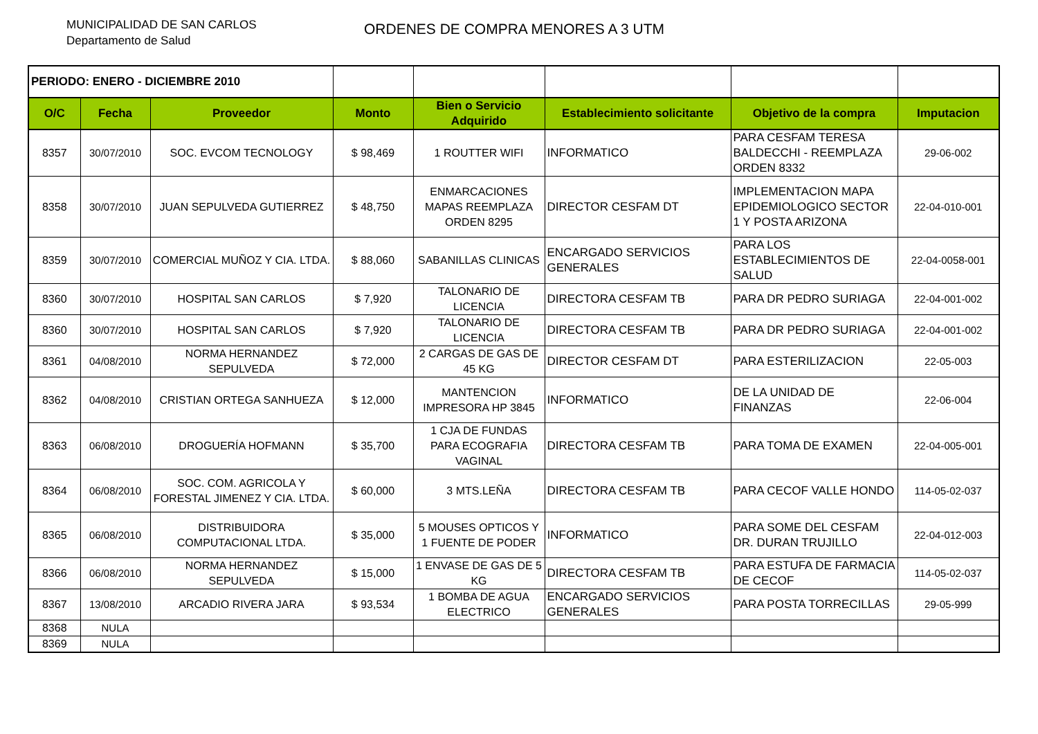MUNICIPALIDAD DE SAN CARLOS
Departamento de Salud
ORDENES DE COMPRA MENORES A 3 UTM
| PERIODO: ENERO - DICIEMBRE 2010 | | | | | | | |
| O/C | Fecha | Proveedor | Monto | Bien o Servicio Adquirido | Establecimiento solicitante | Objetivo de la compra | Imputacion |
| 8357 | 30/07/2010 | SOC. EVCOM TECNOLOGY | $ 98,469 | 1 ROUTTER WIFI | INFORMATICO | PARA CESFAM TERESA BALDECCHI - REEMPLAZA ORDEN 8332 | 29-06-002 |
| 8358 | 30/07/2010 | JUAN SEPULVEDA GUTIERREZ | $ 48,750 | ENMARCACIONES MAPAS REEMPLAZA ORDEN 8295 | DIRECTOR CESFAM DT | IMPLEMENTACION MAPA EPIDEMIOLOGICO SECTOR 1 Y POSTA ARIZONA | 22-04-010-001 |
| 8359 | 30/07/2010 | COMERCIAL MUÑOZ Y CIA. LTDA. | $ 88,060 | SABANILLAS CLINICAS | ENCARGADO SERVICIOS GENERALES | PARA LOS ESTABLECIMIENTOS DE SALUD | 22-04-0058-001 |
| 8360 | 30/07/2010 | HOSPITAL SAN CARLOS | $ 7,920 | TALONARIO DE LICENCIA | DIRECTORA CESFAM TB | PARA DR PEDRO SURIAGA | 22-04-001-002 |
| 8360 | 30/07/2010 | HOSPITAL SAN CARLOS | $ 7,920 | TALONARIO DE LICENCIA | DIRECTORA CESFAM TB | PARA DR PEDRO SURIAGA | 22-04-001-002 |
| 8361 | 04/08/2010 | NORMA HERNANDEZ SEPULVEDA | $ 72,000 | 2 CARGAS DE GAS DE 45 KG | DIRECTOR CESFAM DT | PARA ESTERILIZACION | 22-05-003 |
| 8362 | 04/08/2010 | CRISTIAN ORTEGA SANHUEZA | $ 12,000 | MANTENCION IMPRESORA HP 3845 | INFORMATICO | DE LA UNIDAD DE FINANZAS | 22-06-004 |
| 8363 | 06/08/2010 | DROGUERÍA HOFMANN | $ 35,700 | 1 CJA DE FUNDAS PARA ECOGRAFIA VAGINAL | DIRECTORA CESFAM TB | PARA TOMA DE EXAMEN | 22-04-005-001 |
| 8364 | 06/08/2010 | SOC. COM. AGRICOLA Y FORESTAL JIMENEZ Y CIA. LTDA. | $ 60,000 | 3 MTS.LEÑA | DIRECTORA CESFAM TB | PARA CECOF VALLE HONDO | 114-05-02-037 |
| 8365 | 06/08/2010 | DISTRIBUIDORA COMPUTACIONAL LTDA. | $ 35,000 | 5 MOUSES OPTICOS Y 1 FUENTE DE PODER | INFORMATICO | PARA SOME DEL CESFAM DR. DURAN TRUJILLO | 22-04-012-003 |
| 8366 | 06/08/2010 | NORMA HERNANDEZ SEPULVEDA | $ 15,000 | 1 ENVASE DE GAS DE 5 KG | DIRECTORA CESFAM TB | PARA ESTUFA DE FARMACIA DE CECOF | 114-05-02-037 |
| 8367 | 13/08/2010 | ARCADIO RIVERA JARA | $ 93,534 | 1 BOMBA DE AGUA ELECTRICO | ENCARGADO SERVICIOS GENERALES | PARA POSTA TORRECILLAS | 29-05-999 |
| 8368 | NULA | | | | | | |
| 8369 | NULA | | | | | | |